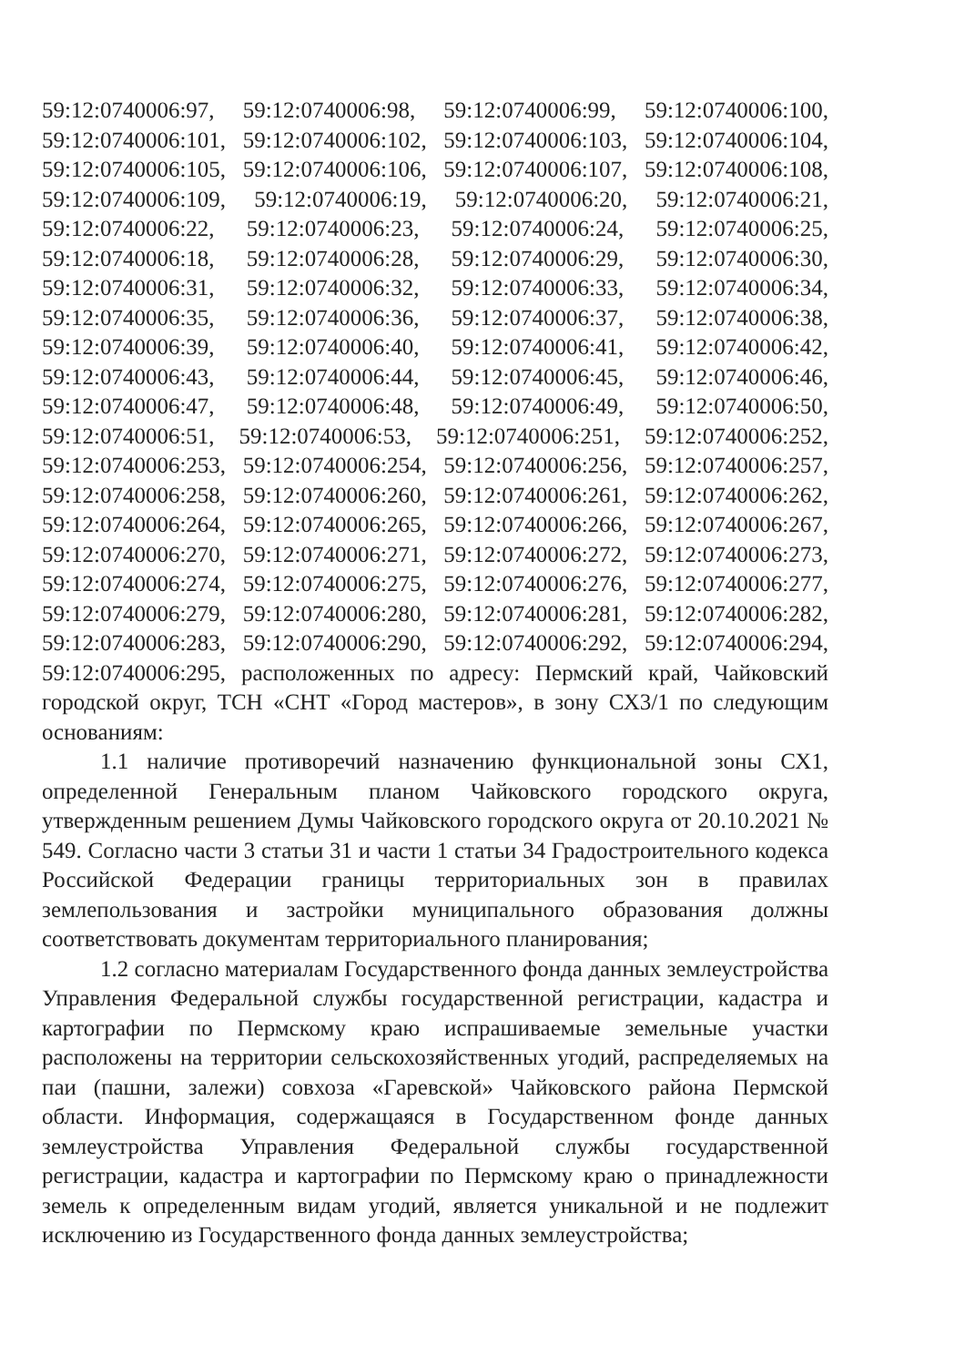59:12:0740006:97, 59:12:0740006:98, 59:12:0740006:99, 59:12:0740006:100,
59:12:0740006:101, 59:12:0740006:102, 59:12:0740006:103, 59:12:0740006:104,
59:12:0740006:105, 59:12:0740006:106, 59:12:0740006:107, 59:12:0740006:108,
59:12:0740006:109, 59:12:0740006:19, 59:12:0740006:20, 59:12:0740006:21,
59:12:0740006:22, 59:12:0740006:23, 59:12:0740006:24, 59:12:0740006:25,
59:12:0740006:18, 59:12:0740006:28, 59:12:0740006:29, 59:12:0740006:30,
59:12:0740006:31, 59:12:0740006:32, 59:12:0740006:33, 59:12:0740006:34,
59:12:0740006:35, 59:12:0740006:36, 59:12:0740006:37, 59:12:0740006:38,
59:12:0740006:39, 59:12:0740006:40, 59:12:0740006:41, 59:12:0740006:42,
59:12:0740006:43, 59:12:0740006:44, 59:12:0740006:45, 59:12:0740006:46,
59:12:0740006:47, 59:12:0740006:48, 59:12:0740006:49, 59:12:0740006:50,
59:12:0740006:51, 59:12:0740006:53, 59:12:0740006:251, 59:12:0740006:252,
59:12:0740006:253, 59:12:0740006:254, 59:12:0740006:256, 59:12:0740006:257,
59:12:0740006:258, 59:12:0740006:260, 59:12:0740006:261, 59:12:0740006:262,
59:12:0740006:264, 59:12:0740006:265, 59:12:0740006:266, 59:12:0740006:267,
59:12:0740006:270, 59:12:0740006:271, 59:12:0740006:272, 59:12:0740006:273,
59:12:0740006:274, 59:12:0740006:275, 59:12:0740006:276, 59:12:0740006:277,
59:12:0740006:279, 59:12:0740006:280, 59:12:0740006:281, 59:12:0740006:282,
59:12:0740006:283, 59:12:0740006:290, 59:12:0740006:292, 59:12:0740006:294,
59:12:0740006:295, расположенных по адресу: Пермский край, Чайковский городской округ, ТСН «СНТ «Город мастеров», в зону СХ3/1 по следующим основаниям:
1.1 наличие противоречий назначению функциональной зоны СХ1, определенной Генеральным планом Чайковского городского округа, утвержденным решением Думы Чайковского городского округа от 20.10.2021 № 549. Согласно части 3 статьи 31 и части 1 статьи 34 Градостроительного кодекса Российской Федерации границы территориальных зон в правилах землепользования и застройки муниципального образования должны соответствовать документам территориального планирования;
1.2 согласно материалам Государственного фонда данных землеустройства Управления Федеральной службы государственной регистрации, кадастра и картографии по Пермскому краю испрашиваемые земельные участки расположены на территории сельскохозяйственных угодий, распределяемых на паи (пашни, залежи) совхоза «Гаревской» Чайковского района Пермской области. Информация, содержащаяся в Государственном фонде данных землеустройства Управления Федеральной службы государственной регистрации, кадастра и картографии по Пермскому краю о принадлежности земель к определенным видам угодий, является уникальной и не подлежит исключению из Государственного фонда данных землеустройства;